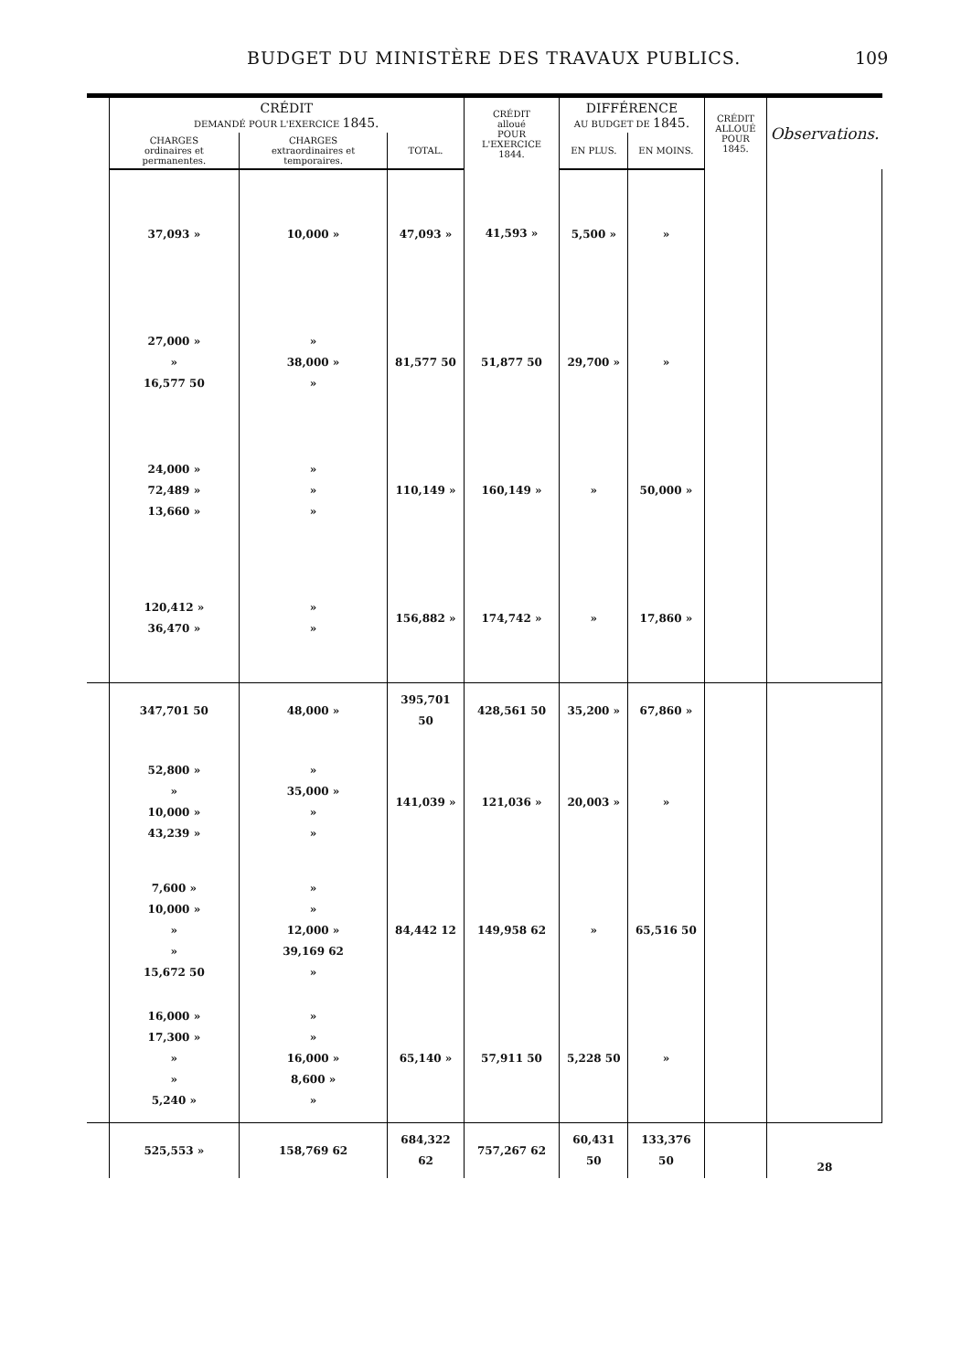BUDGET DU MINISTÈRE DES TRAVAUX PUBLICS. 109
| | CRÉDIT DEMANDÉ POUR L'EXERCICE 1845. | | | CRÉDIT alloué POUR L'EXERCICE 1844. | DIFFÉRENCE AU BUDGET DE 1845. | | CRÉDIT ALLOUÉ POUR 1845. | Observations. |
| --- | --- | --- | --- | --- | --- | --- | --- | --- |
| | CHARGES ordinaires et permanentes. | CHARGES extraordinaires et temporaires. | TOTAL. | | EN PLUS. | EN MOINS. | | |
| | 37,093 » | 10,000 » | 47,093 » | 41,593 » | 5,500 » | » | | |
| | 27,000 » » 16,577 50 | » 38,000 » » | 81,577 50 | 51,877 50 | 29,700 » | » | | |
| | 24,000 » 72,489 » 13,660 » | » » » | 110,149 » | 160,149 » | » | 50,000 » | | |
| | 120,412 » 36,470 » | » » | 156,882 » | 174,742 » | » | 17,860 » | | |
| | 347,701 50 | 48,000 » | 395,701 50 | 428,561 50 | 35,200 » | 67,860 » | | |
| | 52,800 » » 10,000 » 43,239 » | » 35,000 » » » | 141,039 » | 121,036 » | 20,003 » | » | | |
| | 7,600 » 10,000 » » » 15,672 50 | » » 12,000 » 39,169 62 » | 84,442 12 | 149,958 62 | » | 65,516 50 | | |
| | 16,000 » 17,300 » » » 5,240 » | » » 16,000 » 8,600 » » | 65,140 » | 57,911 50 | 5,228 50 | » | | |
| | 525,553 » | 158,769 62 | 684,322 62 | 757,267 62 | 60,431 50 | 133,376 50 | | 28 |